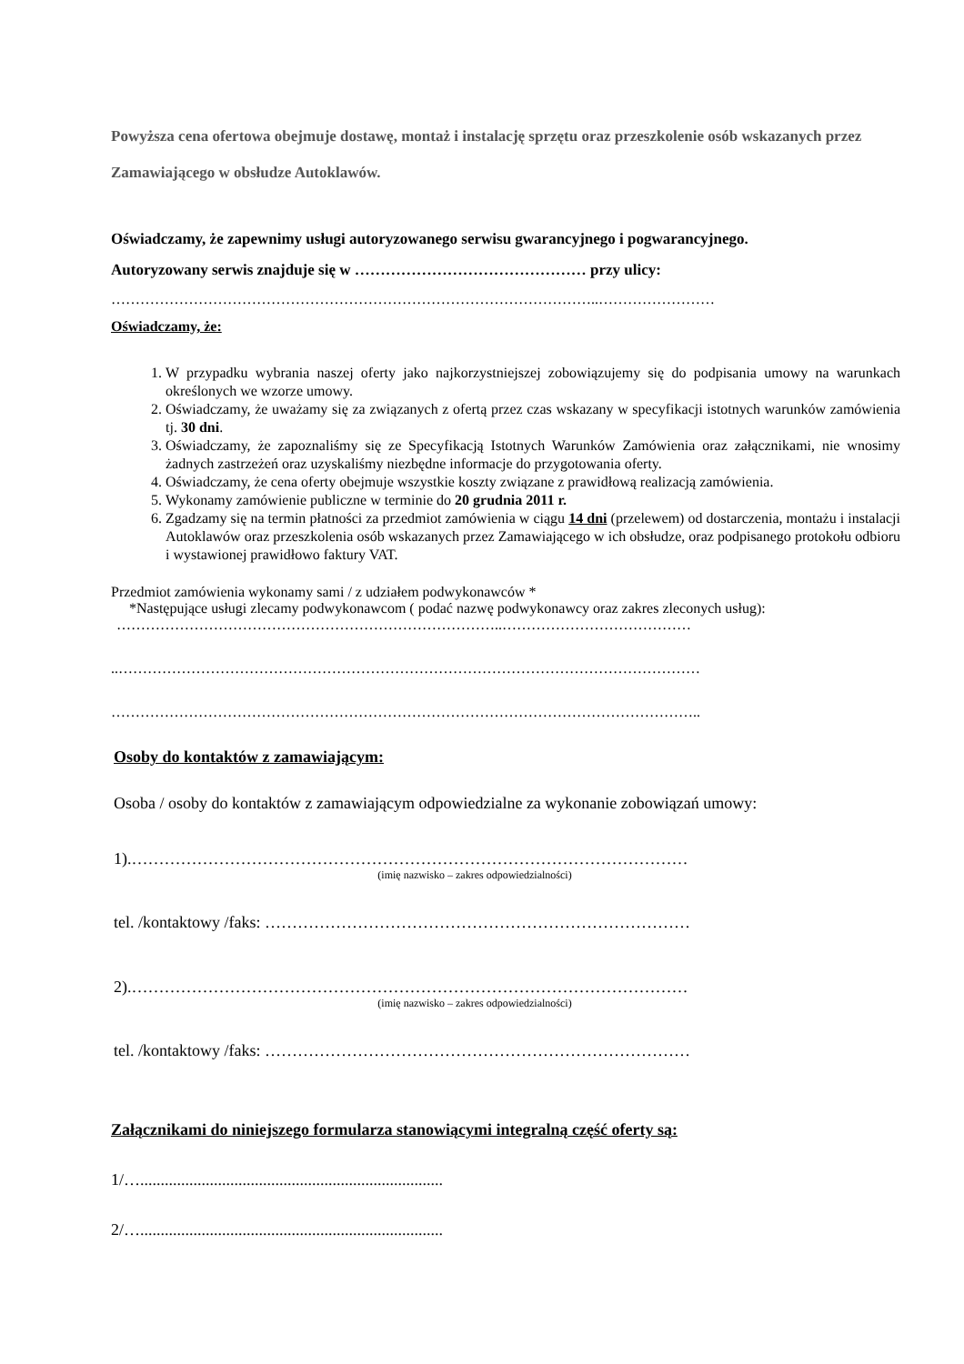Powyższa cena ofertowa obejmuje dostawę, montaż i instalację sprzętu oraz przeszkolenie osób wskazanych przez Zamawiającego w obsłudze Autoklawów.
Oświadczamy, że zapewnimy usługi autoryzowanego serwisu gwarancyjnego i pogwarancyjnego.
Autoryzowany serwis znajduje się w ……………………………………… przy ulicy:
………………………………………………………………………………………..……………………
Oświadczamy, że:
1. W przypadku wybrania naszej oferty jako najkorzystniejszej zobowiązujemy się do podpisania umowy na warunkach określonych we wzorze umowy.
2. Oświadczamy, że uważamy się za związanych z ofertą przez czas wskazany w specyfikacji istotnych warunków zamówienia tj. 30 dni.
3. Oświadczamy, że zapoznaliśmy się ze Specyfikacją Istotnych Warunków Zamówienia oraz załącznikami, nie wnosimy żadnych zastrzeżeń oraz uzyskaliśmy niezbędne informacje do przygotowania oferty.
4. Oświadczamy, że cena oferty obejmuje wszystkie koszty związane z prawidłową realizacją zamówienia.
5. Wykonamy zamówienie publiczne w terminie do 20 grudnia 2011 r.
6. Zgadzamy się na termin płatności za przedmiot zamówienia w ciągu 14 dni (przelewem) od dostarczenia, montażu i instalacji Autoklawów oraz przeszkolenia osób wskazanych przez Zamawiającego w ich obsłudze, oraz podpisanego protokołu odbioru i wystawionej prawidłowo faktury VAT.
Przedmiot zamówienia wykonamy sami / z udziałem podwykonawców *
*Następujące usługi zlecamy podwykonawcom ( podać nazwę podwykonawcy oraz zakres zleconych usług):
……………………………………………………………………..…………………………………
..…………………………………………………………………………………………………………
…………………………………………………………………………………………………………..
Osoby do kontaktów z zamawiającym:
Osoba / osoby do kontaktów z zamawiającym odpowiedzialne za wykonanie zobowiązań umowy:
1).…………………………………………………………………………………………
(imię nazwisko – zakres odpowiedzialności)
tel. /kontaktowy /faks: ……………………………………………………………………
2).…………………………………………………………………………………………
(imię nazwisko – zakres odpowiedzialności)
tel. /kontaktowy /faks: ……………………………………………………………………
Załącznikami do niniejszego formularza stanowiącymi integralną część oferty są:
1/…..........................................................................
2/…..........................................................................